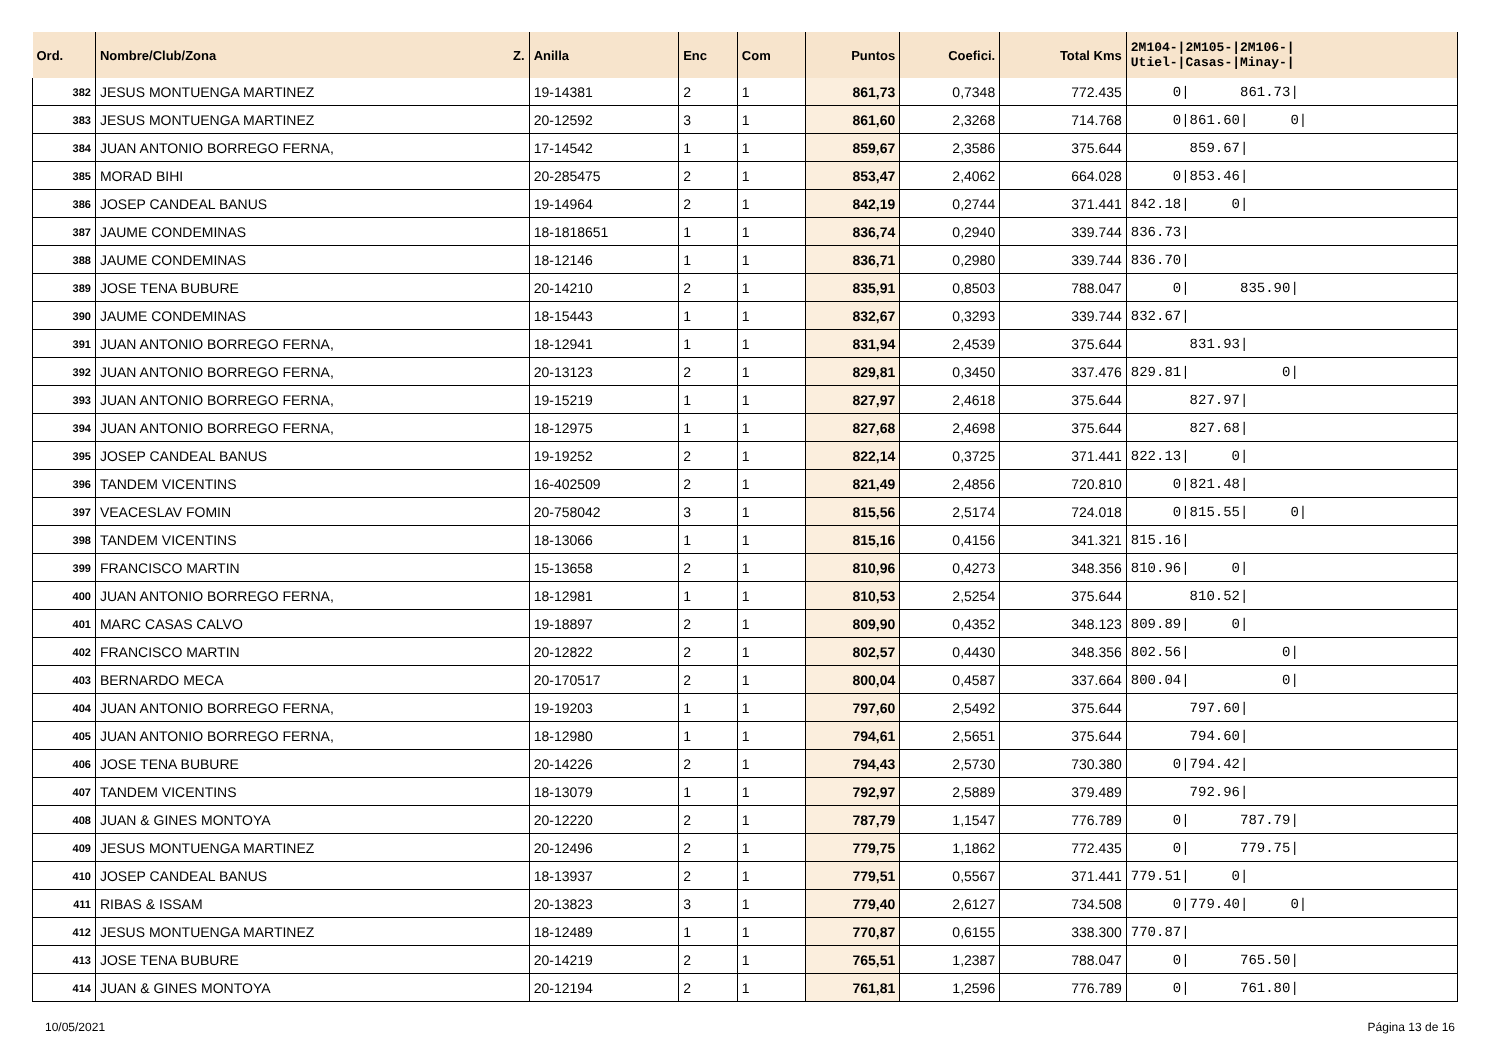| Ord. | Nombre/Club/Zona Z. | Anilla | Enc | Com | Puntos | Coefici. | Total Kms | 2M104-/2M105-/2M106-/ Utiel-/Casas-/Minay-/ |
| --- | --- | --- | --- | --- | --- | --- | --- | --- |
| 382 | JESUS MONTUENGA MARTINEZ | 19-14381 | 2 | 1 | 861,73 | 0,7348 | 772.435 | 0/ 861.73/ |
| 383 | JESUS MONTUENGA MARTINEZ | 20-12592 | 3 | 1 | 861,60 | 2,3268 | 714.768 | 0/861.60/ 0/ |
| 384 | JUAN ANTONIO BORREGO FERNA, | 17-14542 | 1 | 1 | 859,67 | 2,3586 | 375.644 | 859.67/ |
| 385 | MORAD BIHI | 20-285475 | 2 | 1 | 853,47 | 2,4062 | 664.028 | 0/853.46/ |
| 386 | JOSEP CANDEAL BANUS | 19-14964 | 2 | 1 | 842,19 | 0,2744 | 371.441 | 842.18/ 0/ |
| 387 | JAUME CONDEMINAS | 18-1818651 | 1 | 1 | 836,74 | 0,2940 | 339.744 | 836.73/ |
| 388 | JAUME CONDEMINAS | 18-12146 | 1 | 1 | 836,71 | 0,2980 | 339.744 | 836.70/ |
| 389 | JOSE TENA BUBURE | 20-14210 | 2 | 1 | 835,91 | 0,8503 | 788.047 | 0/ 835.90/ |
| 390 | JAUME CONDEMINAS | 18-15443 | 1 | 1 | 832,67 | 0,3293 | 339.744 | 832.67/ |
| 391 | JUAN ANTONIO BORREGO FERNA, | 18-12941 | 1 | 1 | 831,94 | 2,4539 | 375.644 | 831.93/ |
| 392 | JUAN ANTONIO BORREGO FERNA, | 20-13123 | 2 | 1 | 829,81 | 0,3450 | 337.476 | 829.81/ 0/ |
| 393 | JUAN ANTONIO BORREGO FERNA, | 19-15219 | 1 | 1 | 827,97 | 2,4618 | 375.644 | 827.97/ |
| 394 | JUAN ANTONIO BORREGO FERNA, | 18-12975 | 1 | 1 | 827,68 | 2,4698 | 375.644 | 827.68/ |
| 395 | JOSEP CANDEAL BANUS | 19-19252 | 2 | 1 | 822,14 | 0,3725 | 371.441 | 822.13/ 0/ |
| 396 | TANDEM VICENTINS | 16-402509 | 2 | 1 | 821,49 | 2,4856 | 720.810 | 0/821.48/ |
| 397 | VEACESLAV FOMIN | 20-758042 | 3 | 1 | 815,56 | 2,5174 | 724.018 | 0/815.55/ 0/ |
| 398 | TANDEM VICENTINS | 18-13066 | 1 | 1 | 815,16 | 0,4156 | 341.321 | 815.16/ |
| 399 | FRANCISCO MARTIN | 15-13658 | 2 | 1 | 810,96 | 0,4273 | 348.356 | 810.96/ 0/ |
| 400 | JUAN ANTONIO BORREGO FERNA, | 18-12981 | 1 | 1 | 810,53 | 2,5254 | 375.644 | 810.52/ |
| 401 | MARC CASAS CALVO | 19-18897 | 2 | 1 | 809,90 | 0,4352 | 348.123 | 809.89/ 0/ |
| 402 | FRANCISCO MARTIN | 20-12822 | 2 | 1 | 802,57 | 0,4430 | 348.356 | 802.56/ 0/ |
| 403 | BERNARDO MECA | 20-170517 | 2 | 1 | 800,04 | 0,4587 | 337.664 | 800.04/ 0/ |
| 404 | JUAN ANTONIO BORREGO FERNA, | 19-19203 | 1 | 1 | 797,60 | 2,5492 | 375.644 | 797.60/ |
| 405 | JUAN ANTONIO BORREGO FERNA, | 18-12980 | 1 | 1 | 794,61 | 2,5651 | 375.644 | 794.60/ |
| 406 | JOSE TENA BUBURE | 20-14226 | 2 | 1 | 794,43 | 2,5730 | 730.380 | 0/794.42/ |
| 407 | TANDEM VICENTINS | 18-13079 | 1 | 1 | 792,97 | 2,5889 | 379.489 | 792.96/ |
| 408 | JUAN & GINES MONTOYA | 20-12220 | 2 | 1 | 787,79 | 1,1547 | 776.789 | 0/ 787.79/ |
| 409 | JESUS MONTUENGA MARTINEZ | 20-12496 | 2 | 1 | 779,75 | 1,1862 | 772.435 | 0/ 779.75/ |
| 410 | JOSEP CANDEAL BANUS | 18-13937 | 2 | 1 | 779,51 | 0,5567 | 371.441 | 779.51/ 0/ |
| 411 | RIBAS & ISSAM | 20-13823 | 3 | 1 | 779,40 | 2,6127 | 734.508 | 0/779.40/ 0/ |
| 412 | JESUS MONTUENGA MARTINEZ | 18-12489 | 1 | 1 | 770,87 | 0,6155 | 338.300 | 770.87/ |
| 413 | JOSE TENA BUBURE | 20-14219 | 2 | 1 | 765,51 | 1,2387 | 788.047 | 0/ 765.50/ |
| 414 | JUAN & GINES MONTOYA | 20-12194 | 2 | 1 | 761,81 | 1,2596 | 776.789 | 0/ 761.80/ |
10/05/2021 Página 13 de 16